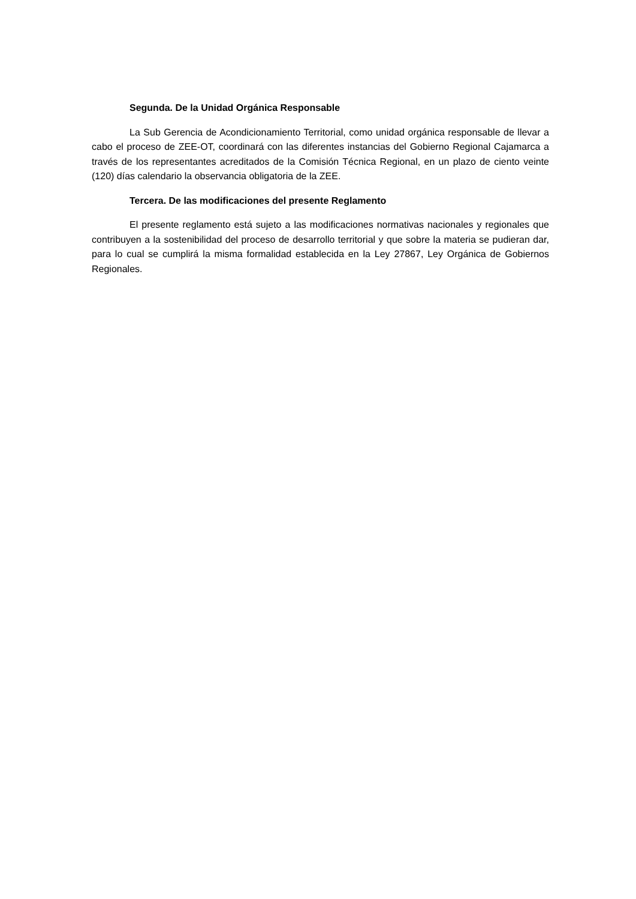Segunda. De la Unidad Orgánica Responsable
La Sub Gerencia de Acondicionamiento Territorial, como unidad orgánica responsable de llevar a cabo el proceso de ZEE-OT, coordinará con las diferentes instancias del Gobierno Regional Cajamarca a través de los representantes acreditados de la Comisión Técnica Regional, en un plazo de ciento veinte (120) días calendario la observancia obligatoria de la ZEE.
Tercera. De las modificaciones del presente Reglamento
El presente reglamento está sujeto a las modificaciones normativas nacionales y regionales que contribuyen a la sostenibilidad del proceso de desarrollo territorial y que sobre la materia se pudieran dar, para lo cual se cumplirá la misma formalidad establecida en la Ley 27867, Ley Orgánica de Gobiernos Regionales.